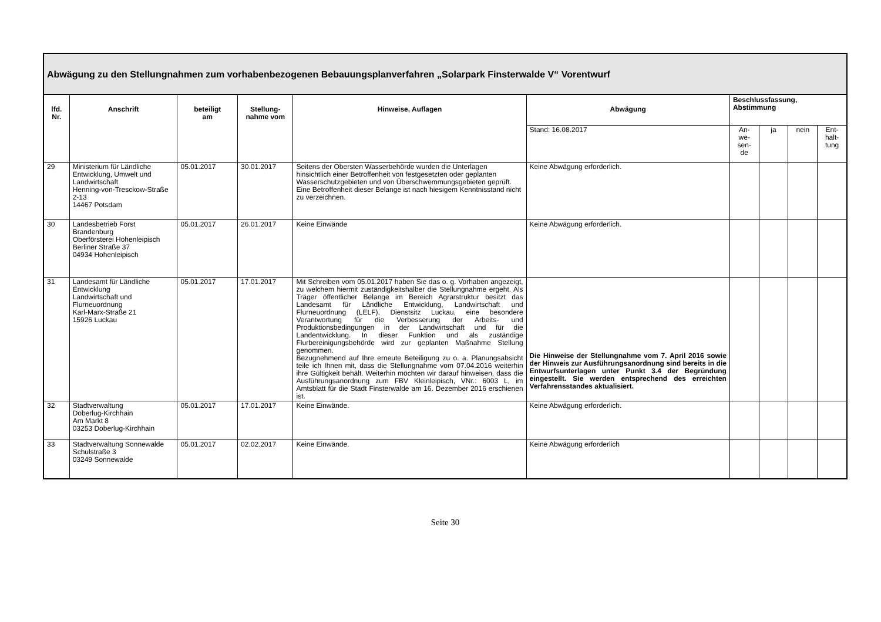| Abwägung zu den Stellungnahmen zum vorhabenbezogenen Bebauungsplanverfahren „Solarpark Finsterwalde V“ Vorentwurf | | | | | | | | | |
| --- | --- | --- | --- | --- | --- | --- | --- | --- | --- |
| lfd. Nr. | Anschrift | beteiligt am | Stellung- nahme vom | Hinweise, Auflagen | Abwägung | Beschlussfassung, Abstimmung | | | |
| | | | | | Stand: 16.08.2017 | An- we- sen- de | ja | nein | Ent- halt- tung |
| 29 | Ministerium für Ländliche Entwicklung, Umwelt und Landwirtschaft Henning-von-Tresckow-Straße 2-13 14467 Potsdam | 05.01.2017 | 30.01.2017 | Seitens der Obersten Wasserbehörde wurden die Unterlagen hinsichtlich einer Betroffenheit von festgesetzten oder geplanten Wasserschutzgebieten und von Überschwemmungsgebieten geprüft. Eine Betroffenheit dieser Belange ist nach hiesigem Kenntnisstand nicht zu verzeichnen. | Keine Abwägung erforderlich. | | | | |
| 30 | Landesbetrieb Forst Brandenburg Oberförsterei Hohenleipisch Berliner Straße 37 04934 Hohenleipisch | 05.01.2017 | 26.01.2017 | Keine Einwände | Keine Abwägung erforderlich. | | | | |
| 31 | Landesamt für Ländliche Entwicklung Landwirtschaft und Flurneuordnung Karl-Marx-Straße 21 15926 Luckau | 05.01.2017 | 17.01.2017 | Mit Schreiben vom 05.01.2017 haben Sie das o. g. Vorhaben angezeigt, zu welchem hiermit zuständigkeitshalber die Stellungnahme ergeht. Als Träger öffentlicher Belange im Bereich Agrarstruktur besitzt das Landesamt für Ländliche Entwicklung, Landwirtschaft und Flurneuordnung (LELF), Dienstsitz Luckau, eine besondere Verantwortung für die Verbesserung der Arbeits- und Produktionsbedingungen in der Landwirtschaft und für die Landentwicklung. In dieser Funktion und als zuständige Flurbereinigungsbehörde wird zur geplanten Maßnahme Stellung genommen. Bezugnehmend auf Ihre erneute Beteiligung zu o. a. Planungsabsicht teile ich Ihnen mit, dass die Stellungnahme vom 07.04.2016 weiterhin ihre Gültigkeit behält. Weiterhin möchten wir darauf hinweisen, dass die Ausführungsanordnung zum FBV Kleinleipisch, VNr.: 6003 L, im Amtsblatt für die Stadt Finsterwalde am 16. Dezember 2016 erschienen ist. | Die Hinweise der Stellungnahme vom 7. April 2016 sowie der Hinweis zur Ausführungsanordnung sind bereits in die Entwurfsunterlagen unter Punkt 3.4 der Begründung eingestellt. Sie werden entsprechend des erreichten Verfahrensstandes aktualisiert. | | | | |
| 32 | Stadtverwaltung Doberlug-Kirchhain Am Markt 8 03253 Doberlug-Kirchhain | 05.01.2017 | 17.01.2017 | Keine Einwände. | Keine Abwägung erforderlich. | | | | |
| 33 | Stadtverwaltung Sonnewalde Schulstraße 3 03249 Sonnewalde | 05.01.2017 | 02.02.2017 | Keine Einwände. | Keine Abwägung erforderlich | | | | |
Seite 30